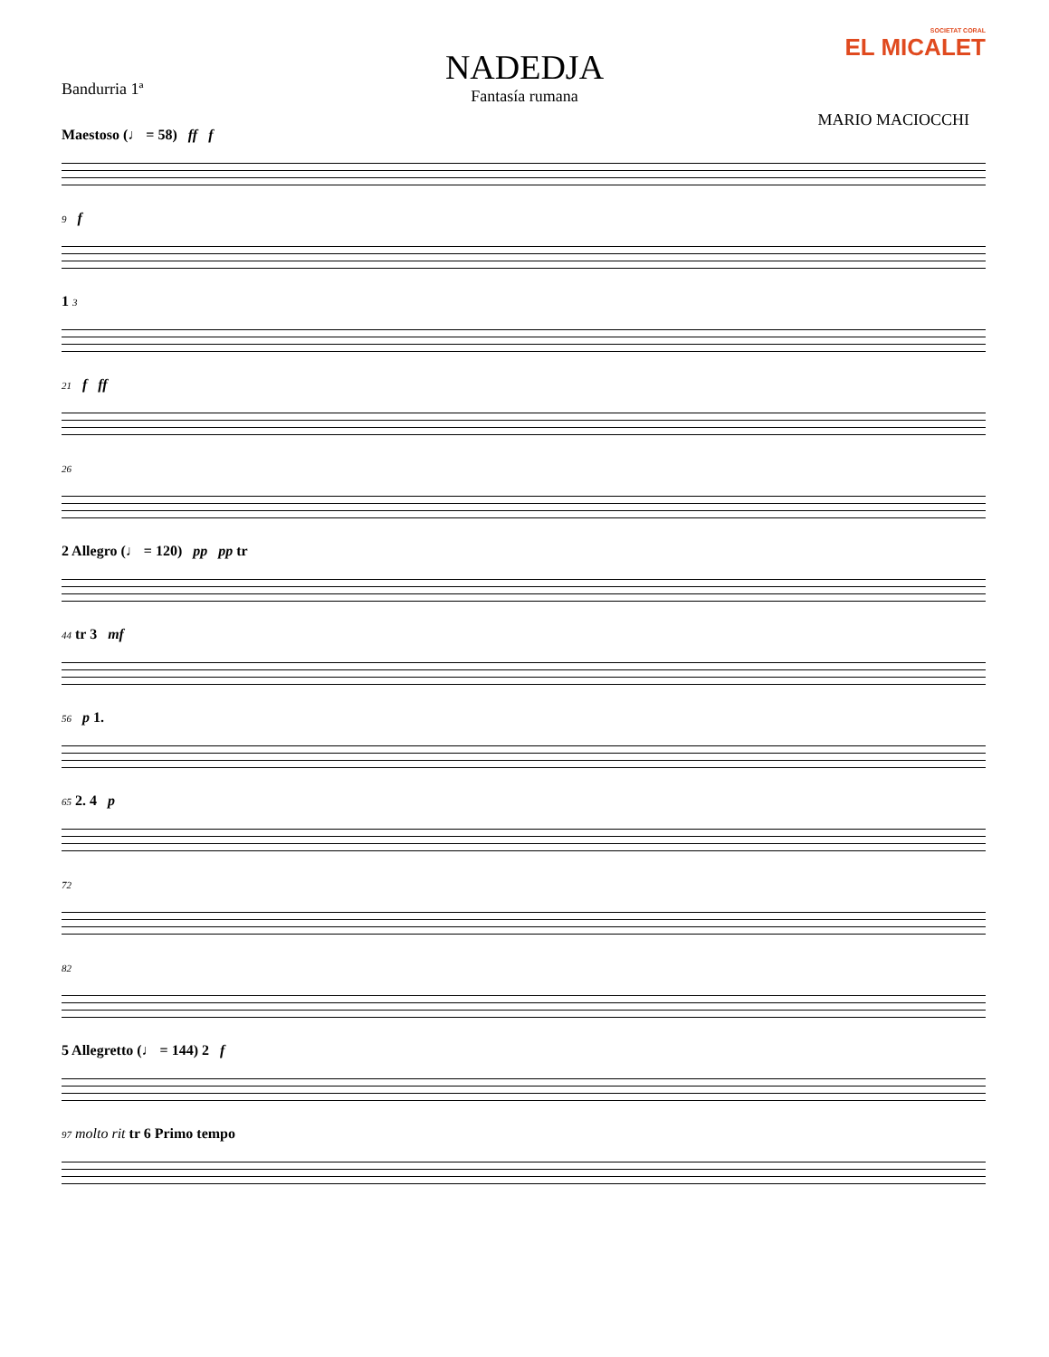NADEDJA
Fantasía rumana
Bandurria 1ª
SOCIETAT CORAL
EL MICALET
MARIO MACIOCCHI
Maestoso (♩ = 58) ff f
9 f
1 3
21 f ff
26
2 Allegro (♩ = 120) pp pp tr
44 tr 3 mf
56 p 1.
65 2. 4 p
72
82
5 Allegretto (♩ = 144) 2 f
97 molto rit tr 6 Primo tempo